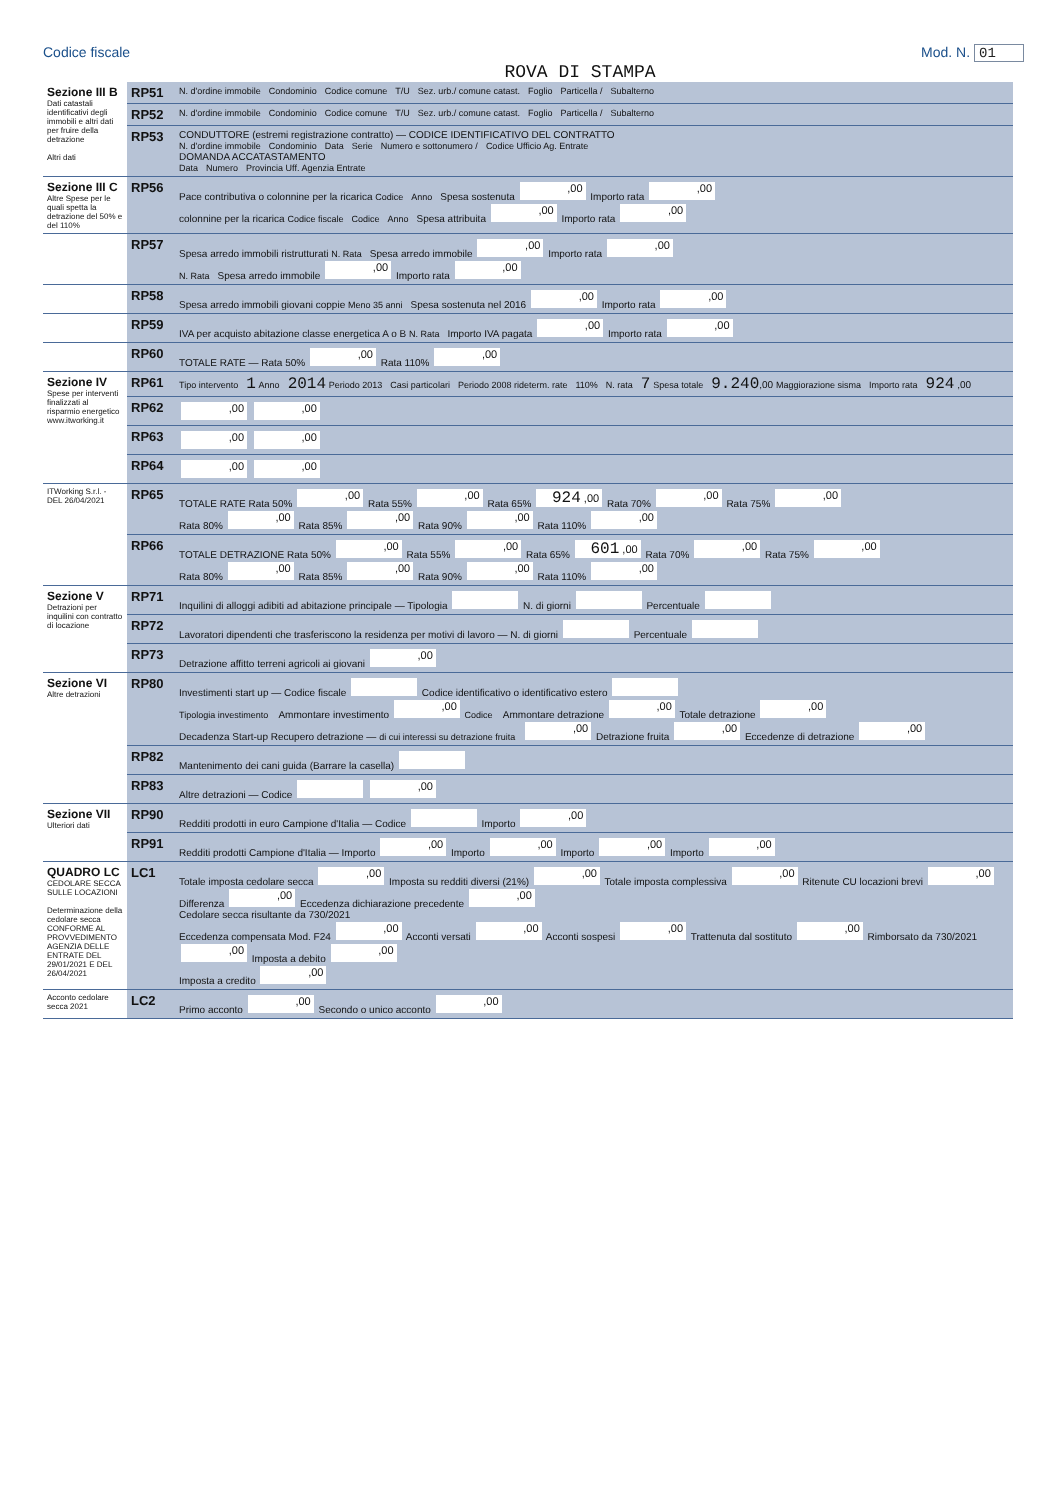Codice fiscale Mod. N. 01
ROVA DI STAMPA
| Sezione III B Dati catastali identificativi degli immobili e altri dati per fruire della detrazione Altri dati | RP51 | N. d'ordine immobile Condominio Codice comune T/U Sez. urb./ comune catast. Foglio Particella / Subalterno |
| | RP52 | N. d'ordine immobile Condominio Codice comune T/U Sez. urb./ comune catast. Foglio Particella / Subalterno |
| | RP53 | CONDUTTORE (estremi registrazione contratto) — CODICE IDENTIFICATIVO DEL CONTRATTO N. d'ordine immobile Condominio Data Serie Numero e sottonumero / Codice Ufficio Ag. Entrate DOMANDA ACCATASTAMENTO Data Numero Provincia Uff. Agenzia Entrate |
| Sezione III C Altre Spese per le quali spetta la detrazione del 50% e del 110% | RP56 | Pace contributiva o colonnine per la ricarica Codice Anno Spesa sostenuta ,00 Importo rata ,00 colonnine per la ricarica Codice fiscale Codice Anno Spesa attribuita ,00 Importo rata ,00 |
| | RP57 | Spesa arredo immobili ristrutturati N. Rata Spesa arredo immobile ,00 Importo rata ,00 N. Rata Spesa arredo immobile ,00 Importo rata ,00 |
| | RP58 | Spesa arredo immobili giovani coppie Meno 35 anni Spesa sostenuta nel 2016 ,00 Importo rata ,00 |
| | RP59 | IVA per acquisto abitazione classe energetica A o B N. Rata Importo IVA pagata ,00 Importo rata ,00 |
| | RP60 | TOTALE RATE — Rata 50% ,00 Rata 110% ,00 |
| Sezione IV Spese per interventi finalizzati al risparmio energetico www.itworking.it | RP61 | Tipo intervento 1 Anno 2014 Periodo 2013 Casi particolari Periodo 2008 rideterm. rate 110% N. rata 7 Spesa totale 9.240 ,00 Maggiorazione sisma Importo rata 924 ,00 |
| | RP62 | ,00 ,00 |
| | RP63 | ,00 ,00 |
| | RP64 | ,00 ,00 |
| ITWorking S.r.l. - DEL 26/04/2021 | RP65 | TOTALE RATE Rata 50% ,00 Rata 55% ,00 Rata 65% 924 ,00 Rata 70% ,00 Rata 75% ,00 Rata 80% ,00 Rata 85% ,00 Rata 90% ,00 Rata 110% ,00 |
| | RP66 | TOTALE DETRAZIONE Rata 50% ,00 Rata 55% ,00 Rata 65% 601 ,00 Rata 70% ,00 Rata 75% ,00 Rata 80% ,00 Rata 85% ,00 Rata 90% ,00 Rata 110% ,00 |
| Sezione V Detrazioni per inquilini con contratto di locazione | RP71 | Inquilini di alloggi adibiti ad abitazione principale — Tipologia N. di giorni Percentuale |
| | RP72 | Lavoratori dipendenti che trasferiscono la residenza per motivi di lavoro — N. di giorni Percentuale |
| | RP73 | Detrazione affitto terreni agricoli ai giovani ,00 |
| Sezione VI Altre detrazioni | RP80 | Investimenti start up — Codice fiscale Codice identificativo o identificativo estero Tipologia investimento Ammontare investimento ,00 Codice Ammontare detrazione ,00 Totale detrazione ,00 Decadenza Start-up Recupero detrazione — di cui interessi su detrazione fruita ,00 Detrazione fruita ,00 Eccedenze di detrazione ,00 |
| | RP82 | Mantenimento dei cani guida (Barrare la casella) |
| | RP83 | Altre detrazioni — Codice ,00 |
| Sezione VII Ulteriori dati | RP90 | Redditi prodotti in euro Campione d'Italia — Codice Importo ,00 |
| | RP91 | Redditi prodotti Campione d'Italia — Importo ,00 Importo ,00 Importo ,00 Importo ,00 |
| QUADRO LC CEDOLARE SECCA SULLE LOCAZIONI Determinazione della cedolare secca CONFORME AL PROVVEDIMENTO AGENZIA DELLE ENTRATE DEL 29/01/2021 E DEL 26/04/2021 | LC1 | Totale imposta cedolare secca ,00 Imposta su redditi diversi (21%) ,00 Totale imposta complessiva ,00 Ritenute CU locazioni brevi ,00 Differenza ,00 Eccedenza dichiarazione precedente ,00 Cedolare secca risultante da 730/2021 Eccedenza compensata Mod. F24 ,00 Acconti versati ,00 Acconti sospesi ,00 Trattenuta dal sostituto ,00 Rimborsato da 730/2021 ,00 Imposta a debito ,00 Imposta a credito ,00 |
| Acconto cedolare secca 2021 | LC2 | Primo acconto ,00 Secondo o unico acconto ,00 |